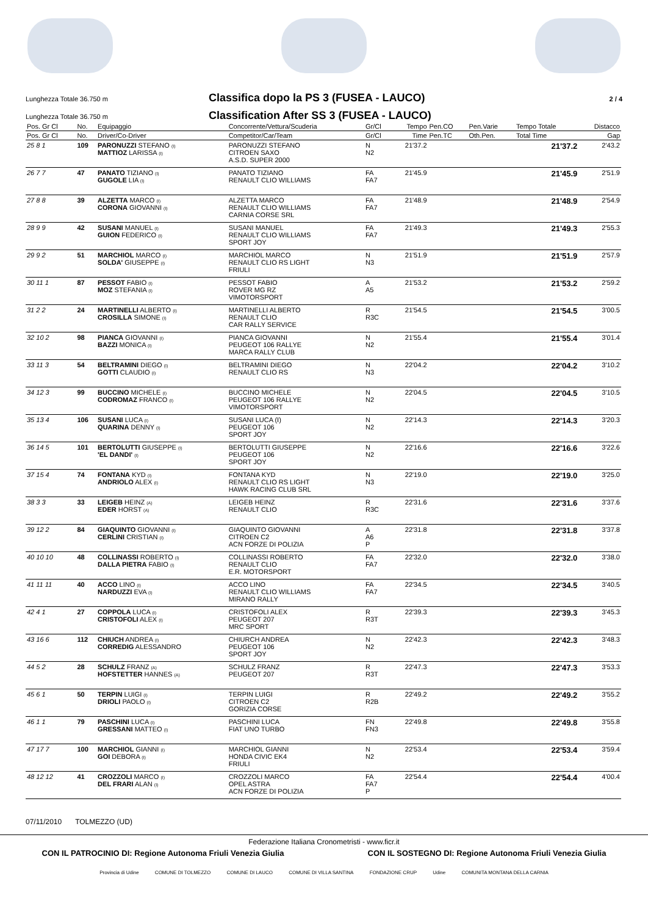Lunghezza Totale 36.750 m
Classifica dopo la PS 3 (FUSEA - LAUCO)
2 / 4
Lunghezza Totale 36.750 m
Classification After SS 3 (FUSEA - LAUCO)
| Pos. Gr Cl | No. | Equipaggio | Concorrente/Vettura/Scuderia | Gr/Cl | Tempo | Pen.CO | Pen.Varie | Tempo Totale | Distacco |
| --- | --- | --- | --- | --- | --- | --- | --- | --- | --- |
| Pos. Gr Cl | No. | Driver/Co-Driver | Competitor/Car/Team | Gr/Cl | Time | Pen.TC | Oth.Pen. | Total Time | Gap |
| 25 8 1 | 109 | PARONUZZI STEFANO (I) MATTIOZ LARISSA (I) | PARONUZZI STEFANO CITROEN SAXO A.S.D. SUPER 2000 | N N2 | 21'37.2 | | | 21'37.2 | 2'43.2 |
| 26 7 7 | 47 | PANATO TIZIANO (I) GUGOLE LIA (I) | PANATO TIZIANO RENAULT CLIO WILLIAMS | FA FA7 | 21'45.9 | | | 21'45.9 | 2'51.9 |
| 27 8 8 | 39 | ALZETTA MARCO (I) CORONA GIOVANNI (I) | ALZETTA MARCO RENAULT CLIO WILLIAMS CARNIA CORSE SRL | FA FA7 | 21'48.9 | | | 21'48.9 | 2'54.9 |
| 28 9 9 | 42 | SUSANI MANUEL (I) GUION FEDERICO (I) | SUSANI MANUEL RENAULT CLIO WILLIAMS SPORT JOY | FA FA7 | 21'49.3 | | | 21'49.3 | 2'55.3 |
| 29 9 2 | 51 | MARCHIOL MARCO (I) SOLDA' GIUSEPPE (I) | MARCHIOL MARCO RENAULT CLIO RS LIGHT FRIULI | N N3 | 21'51.9 | | | 21'51.9 | 2'57.9 |
| 30 11 1 | 87 | PESSOT FABIO (I) MOZ STEFANIA (I) | PESSOT FABIO ROVER MG RZ VIMOTORSPORT | A A5 | 21'53.2 | | | 21'53.2 | 2'59.2 |
| 31 2 2 | 24 | MARTINELLI ALBERTO (I) CROSILLA SIMONE (I) | MARTINELLI ALBERTO RENAULT CLIO CAR RALLY SERVICE | R R3C | 21'54.5 | | | 21'54.5 | 3'00.5 |
| 32 10 2 | 98 | PIANCA GIOVANNI (I) BAZZI MONICA (I) | PIANCA GIOVANNI PEUGEOT 106 RALLYE MARCA RALLY CLUB | N N2 | 21'55.4 | | | 21'55.4 | 3'01.4 |
| 33 11 3 | 54 | BELTRAMINI DIEGO (I) GOTTI CLAUDIO (I) | BELTRAMINI DIEGO RENAULT CLIO RS | N N3 | 22'04.2 | | | 22'04.2 | 3'10.2 |
| 34 12 3 | 99 | BUCCINO MICHELE (I) CODROMAZ FRANCO (I) | BUCCINO MICHELE PEUGEOT 106 RALLYE VIMOTORSPORT | N N2 | 22'04.5 | | | 22'04.5 | 3'10.5 |
| 35 13 4 | 106 | SUSANI LUCA (I) QUARINA DENNY (I) | SUSANI LUCA (I) PEUGEOT 106 SPORT JOY | N N2 | 22'14.3 | | | 22'14.3 | 3'20.3 |
| 36 14 5 | 101 | BERTOLUTTI GIUSEPPE (I) 'EL DANDI' (I) | BERTOLUTTI GIUSEPPE PEUGEOT 106 SPORT JOY | N N2 | 22'16.6 | | | 22'16.6 | 3'22.6 |
| 37 15 4 | 74 | FONTANA KYD (I) ANDRIOLO ALEX (I) | FONTANA KYD RENAULT CLIO RS LIGHT HAWK RACING CLUB SRL | N N3 | 22'19.0 | | | 22'19.0 | 3'25.0 |
| 38 3 3 | 33 | LEIGEB HEINZ (A) EDER HORST (A) | LEIGEB HEINZ RENAULT CLIO | R R3C | 22'31.6 | | | 22'31.6 | 3'37.6 |
| 39 12 2 | 84 | GIAQUINTO GIOVANNI (I) CERLINI CRISTIAN (I) | GIAQUINTO GIOVANNI CITROEN C2 ACN FORZE DI POLIZIA | A A6 P | 22'31.8 | | | 22'31.8 | 3'37.8 |
| 40 10 10 | 48 | COLLINASSI ROBERTO (I) DALLA PIETRA FABIO (I) | COLLINASSI ROBERTO RENAULT CLIO E.R. MOTORSPORT | FA FA7 | 22'32.0 | | | 22'32.0 | 3'38.0 |
| 41 11 11 | 40 | ACCO LINO (I) NARDUZZI EVA (I) | ACCO LINO RENAULT CLIO WILLIAMS MIRANO RALLY | FA FA7 | 22'34.5 | | | 22'34.5 | 3'40.5 |
| 42 4 1 | 27 | COPPOLA LUCA (I) CRISTOFOLI ALEX (I) | CRISTOFOLI ALEX PEUGEOT 207 MRC SPORT | R R3T | 22'39.3 | | | 22'39.3 | 3'45.3 |
| 43 16 6 | 112 | CHIUCH ANDREA (I) CORREDIG ALESSANDRO | CHIURCH ANDREA PEUGEOT 106 SPORT JOY | N N2 | 22'42.3 | | | 22'42.3 | 3'48.3 |
| 44 5 2 | 28 | SCHULZ FRANZ (A) HOFSTETTER HANNES (A) | SCHULZ FRANZ PEUGEOT 207 | R R3T | 22'47.3 | | | 22'47.3 | 3'53.3 |
| 45 6 1 | 50 | TERPIN LUIGI (I) DRIOLI PAOLO (I) | TERPIN LUIGI CITROEN C2 GORIZIA CORSE | R R2B | 22'49.2 | | | 22'49.2 | 3'55.2 |
| 46 1 1 | 79 | PASCHINI LUCA (I) GRESSANI MATTEO (I) | PASCHINI LUCA FIAT UNO TURBO | FN FN3 | 22'49.8 | | | 22'49.8 | 3'55.8 |
| 47 17 7 | 100 | MARCHIOL GIANNI (I) GOI DEBORA (I) | MARCHIOL GIANNI HONDA CIVIC EK4 FRIULI | N N2 | 22'53.4 | | | 22'53.4 | 3'59.4 |
| 48 12 12 | 41 | CROZZOLI MARCO (I) DEL FRARI ALAN (I) | CROZZOLI MARCO OPEL ASTRA ACN FORZE DI POLIZIA | FA FA7 P | 22'54.4 | | | 22'54.4 | 4'00.4 |
07/11/2010 TOLMEZZO (UD)
Federazione Italiana Cronometristi - www.ficr.it
CON IL PATROCINIO DI: Regione Autonoma Friuli Venezia Giulia CON IL SOSTEGNO DI: Regione Autonoma Friuli Venezia Giulia
Provincia di Udine COMUNE DI TOLMEZZO COMUNE DI LAUCO COMUNE DI VILLA SANTINA FONDAZIONE CRUP Udine COMUNITA MONTANA DELLA CARNIA